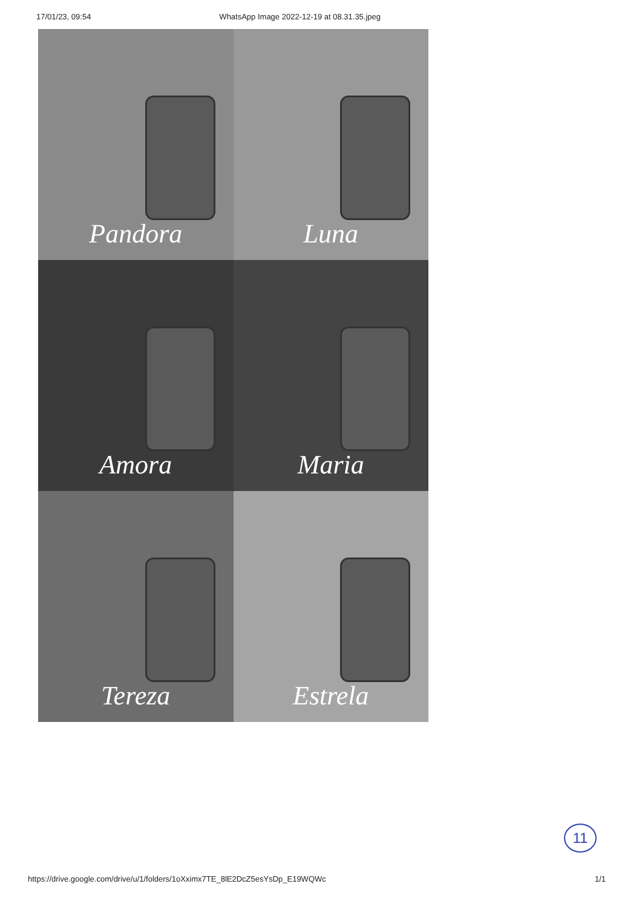17/01/23, 09:54 WhatsApp Image 2022-12-19 at 08.31.35.jpeg
Pandora
Luna
Amora
Maria
Tereza
Estrela
11
https://drive.google.com/drive/u/1/folders/1oXximx7TE_8lE2DcZ5esYsDp_E19WQWc 1/1